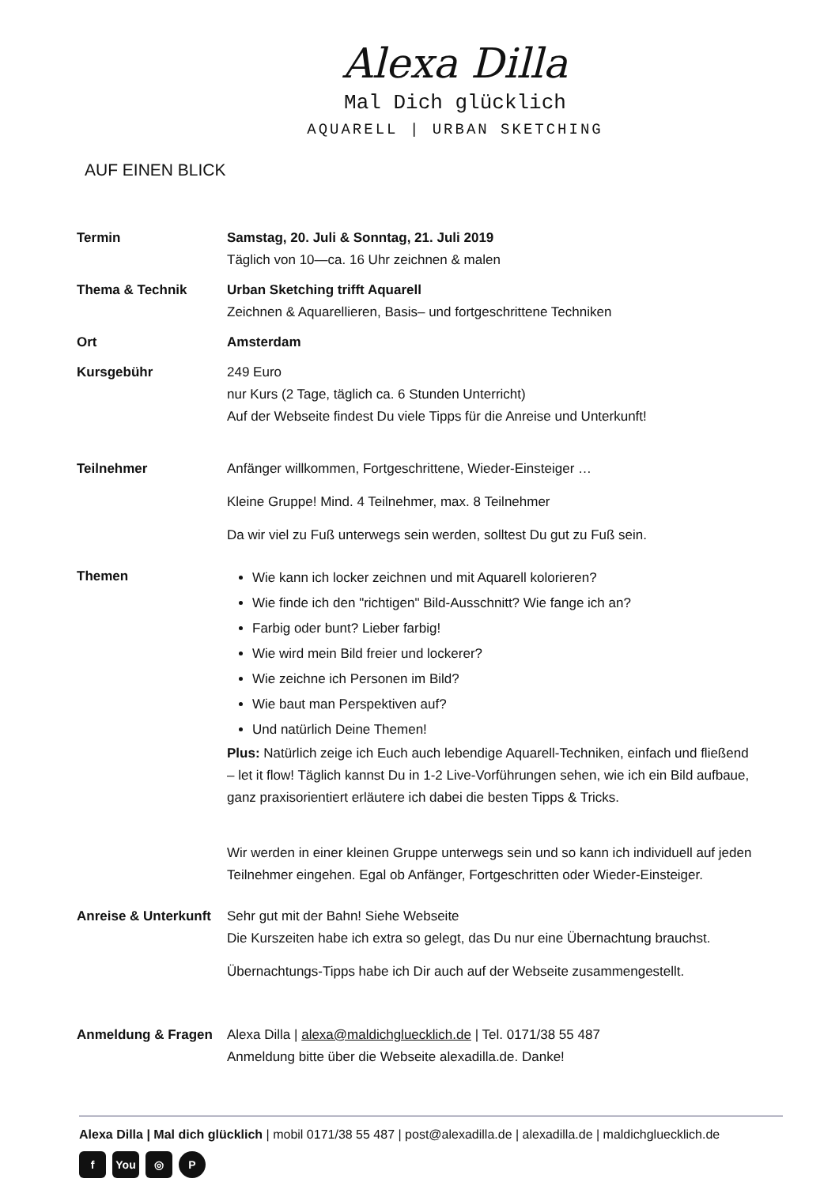Alexa Dilla
Mal Dich glücklich
AQUARELL | URBAN SKETCHING
AUF EINEN BLICK
| Termin | Samstag, 20. Juli & Sonntag, 21. Juli 2019 Täglich von 10—ca. 16 Uhr zeichnen & malen |
| Thema & Technik | Urban Sketching trifft Aquarell Zeichnen & Aquarellieren, Basis– und fortgeschrittene Techniken |
| Ort | Amsterdam |
| Kursgebühr | 249 Euro nur Kurs (2 Tage, täglich ca. 6 Stunden Unterricht) Auf der Webseite findest Du viele Tipps für die Anreise und Unterkunft! |
| Teilnehmer | Anfänger willkommen, Fortgeschrittene, Wieder-Einsteiger … Kleine Gruppe! Mind. 4 Teilnehmer, max. 8 Teilnehmer Da wir viel zu Fuß unterwegs sein werden, solltest Du gut zu Fuß sein. |
| Themen | Wie kann ich locker zeichnen und mit Aquarell kolorieren? Wie finde ich den "richtigen" Bild-Ausschnitt? Wie fange ich an? Farbig oder bunt? Lieber farbig! Wie wird mein Bild freier und lockerer? Wie zeichne ich Personen im Bild? Wie baut man Perspektiven auf? Und natürlich Deine Themen! Plus: Natürlich zeige ich Euch auch lebendige Aquarell-Techniken, einfach und fließend – let it flow! Täglich kannst Du in 1-2 Live-Vorführungen sehen, wie ich ein Bild aufbaue, ganz praxisorientiert erläutere ich dabei die besten Tipps & Tricks. Wir werden in einer kleinen Gruppe unterwegs sein und so kann ich individuell auf jeden Teilnehmer eingehen. Egal ob Anfänger, Fortgeschritten oder Wieder-Einsteiger. |
| Anreise & Unterkunft | Sehr gut mit der Bahn! Siehe Webseite Die Kurszeiten habe ich extra so gelegt, das Du nur eine Übernachtung brauchst. Übernachtungs-Tipps habe ich Dir auch auf der Webseite zusammengestellt. |
| Anmeldung & Fragen | Alexa Dilla / alexa@maldichgluecklich.de / Tel. 0171/38 55 487 Anmeldung bitte über die Webseite alexadilla.de. Danke! |
Alexa Dilla | Mal dich glücklich | mobil 0171/38 55 487 | post@alexadilla.de | alexadilla.de | maldichgluecklich.de
f You ◎ P